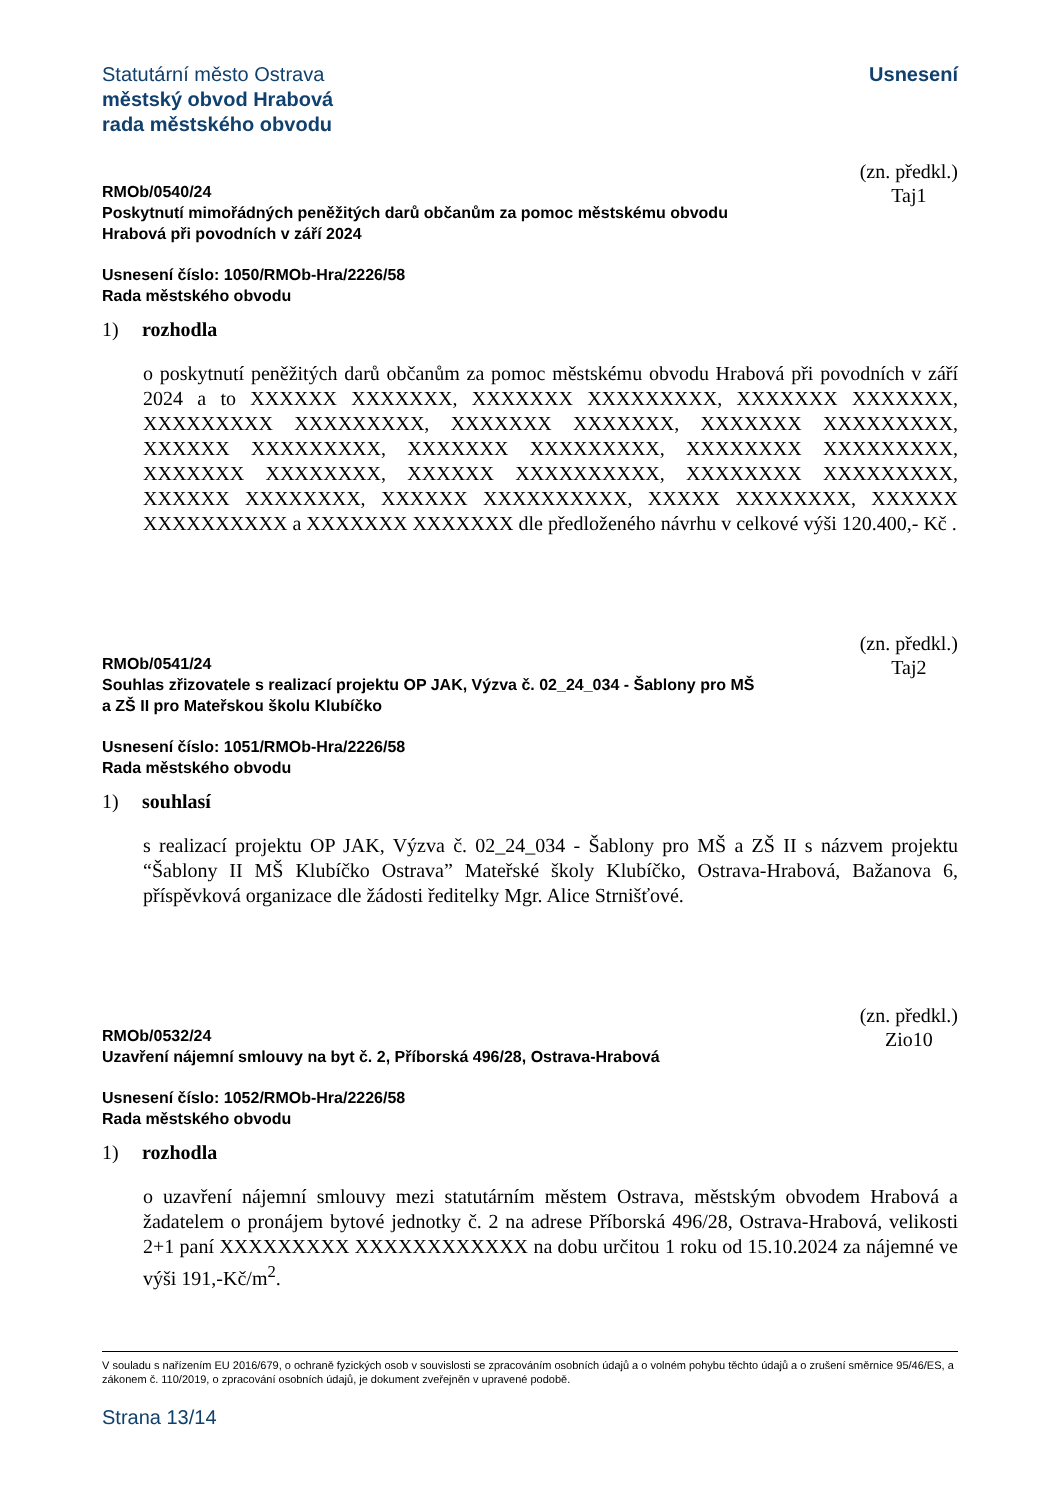Statutární město Ostrava
městský obvod Hrabová
rada městského obvodu
Usnesení
RMOb/0540/24
Poskytnutí mimořádných peněžitých darů občanům za pomoc městskému obvodu
Hrabová při povodních v září 2024
(zn. předkl.)
Taj1
Usnesení číslo: 1050/RMOb-Hra/2226/58
Rada městského obvodu
1) rozhodla
o poskytnutí peněžitých darů občanům za pomoc městskému obvodu Hrabová při povodních v září 2024 a to XXXXXX XXXXXXX, XXXXXXX XXXXXXXXX, XXXXXXX XXXXXXX, XXXXXXXXX XXXXXXXXX, XXXXXXX XXXXXXX, XXXXXXX XXXXXXXXX, XXXXXX XXXXXXXXX, XXXXXXX XXXXXXXXX, XXXXXXXX XXXXXXXXX, XXXXXXX XXXXXXXX, XXXXXX XXXXXXXXXX, XXXXXXXX XXXXXXXXX, XXXXXX XXXXXXXX, XXXXXX XXXXXXXXXX, XXXXX XXXXXXXX, XXXXXX XXXXXXXXXX a XXXXXXX XXXXXXX dle předloženého návrhu v celkové výši 120.400,- Kč .
RMOb/0541/24
Souhlas zřizovatele s realizací projektu OP JAK, Výzva č. 02_24_034 - Šablony pro MŠ
a ZŠ II pro Mateřskou školu Klubíčko
(zn. předkl.)
Taj2
Usnesení číslo: 1051/RMOb-Hra/2226/58
Rada městského obvodu
1) souhlasí
s realizací projektu OP JAK, Výzva č. 02_24_034 - Šablony pro MŠ a ZŠ II s názvem projektu “Šablony II MŠ Klubíčko Ostrava” Mateřské školy Klubíčko, Ostrava-Hrabová, Bažanova 6, příspěvková organizace dle žádosti ředitelky Mgr. Alice Strnišťové.
RMOb/0532/24
Uzavření nájemní smlouvy na byt č. 2, Příborská 496/28, Ostrava-Hrabová
(zn. předkl.)
Zio10
Usnesení číslo: 1052/RMOb-Hra/2226/58
Rada městského obvodu
1) rozhodla
o uzavření nájemní smlouvy mezi statutárním městem Ostrava, městským obvodem Hrabová a žadatelem o pronájem bytové jednotky č. 2 na adrese Příborská 496/28, Ostrava-Hrabová, velikosti 2+1 paní XXXXXXXXX XXXXXXXXXXXX na dobu určitou 1 roku od 15.10.2024 za nájemné ve výši 191,-Kč/m<sup>2</sup>.
V souladu s nařízením EU 2016/679, o ochraně fyzických osob v souvislosti se zpracováním osobních údajů a o volném pohybu těchto údajů a o zrušení směrnice 95/46/ES, a zákonem č. 110/2019, o zpracování osobních údajů, je dokument zveřejněn v upravené podobě.
Strana 13/14